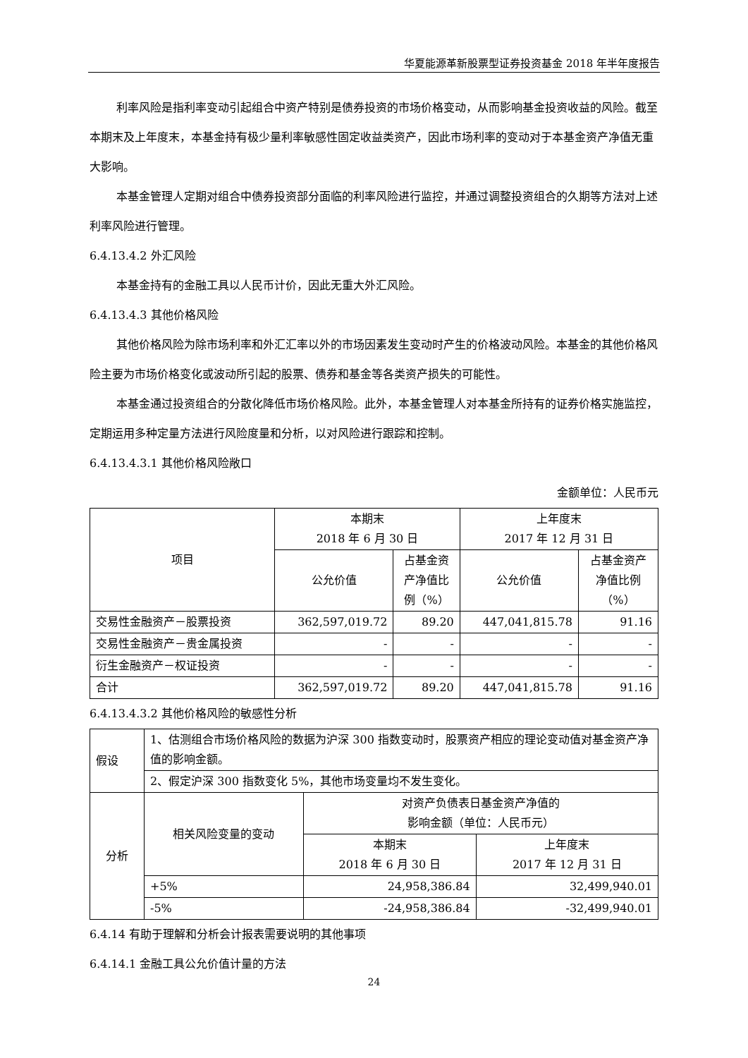华夏能源革新股票型证券投资基金 2018 年半年度报告
利率风险是指利率变动引起组合中资产特别是债券投资的市场价格变动，从而影响基金投资收益的风险。截至本期末及上年度末，本基金持有极少量利率敏感性固定收益类资产，因此市场利率的变动对于本基金资产净值无重大影响。
本基金管理人定期对组合中债券投资部分面临的利率风险进行监控，并通过调整投资组合的久期等方法对上述利率风险进行管理。
6.4.13.4.2 外汇风险
本基金持有的金融工具以人民币计价，因此无重大外汇风险。
6.4.13.4.3 其他价格风险
其他价格风险为除市场利率和外汇汇率以外的市场因素发生变动时产生的价格波动风险。本基金的其他价格风险主要为市场价格变化或波动所引起的股票、债券和基金等各类资产损失的可能性。
本基金通过投资组合的分散化降低市场价格风险。此外，本基金管理人对本基金所持有的证券价格实施监控，定期运用多种定量方法进行风险度量和分析，以对风险进行跟踪和控制。
6.4.13.4.3.1 其他价格风险敞口
金额单位：人民币元
| 项目 | 本期末 2018 年 6 月 30 日 | | 上年度末 2017 年 12 月 31 日 | |
| --- | --- | --- | --- | --- |
| | 公允价值 | 占基金资 产净值比 例（%） | 公允价值 | 占基金资产 净值比例 （%） |
| 交易性金融资产－股票投资 | 362,597,019.72 | 89.20 | 447,041,815.78 | 91.16 |
| 交易性金融资产－贵金属投资 | - | - | - | - |
| 衍生金融资产－权证投资 | - | - | - | - |
| 合计 | 362,597,019.72 | 89.20 | 447,041,815.78 | 91.16 |
6.4.13.4.3.2 其他价格风险的敏感性分析
| 假设 | 1、估测组合市场价格风险的数据为沪深 300 指数变动时，股票资产相应的理论变动值对基金资产净值的影响金额。 | | |
| | 2、假定沪深 300 指数变化 5%，其他市场变量均不发生变化。 | | |
| 分析 | 相关风险变量的变动 | 对资产负债表日基金资产净值的 影响金额（单位：人民币元） | |
| | | 本期末 2018 年 6 月 30 日 | 上年度末 2017 年 12 月 31 日 |
| | +5% | 24,958,386.84 | 32,499,940.01 |
| | -5% | -24,958,386.84 | -32,499,940.01 |
6.4.14 有助于理解和分析会计报表需要说明的其他事项
6.4.14.1 金融工具公允价值计量的方法
24